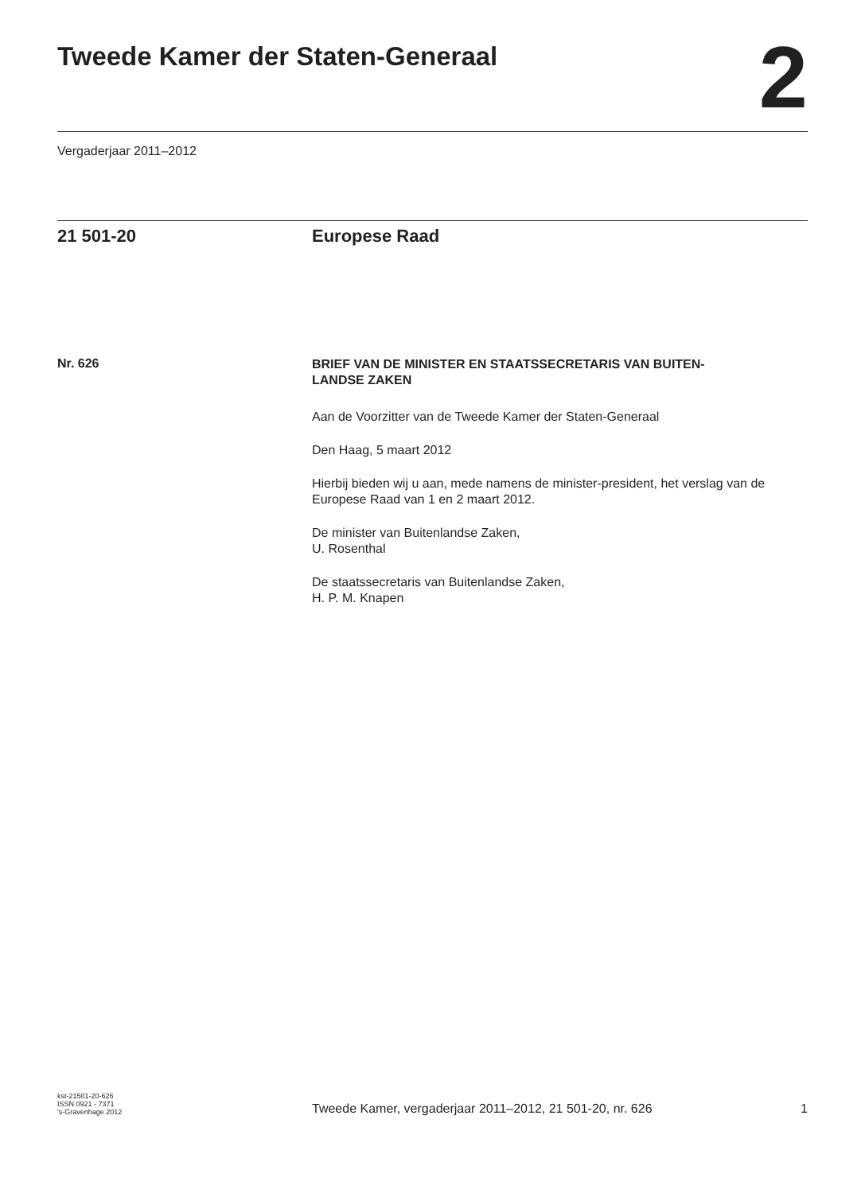Tweede Kamer der Staten-Generaal
2
Vergaderjaar 2011–2012
21 501-20 Europese Raad
Nr. 626
BRIEF VAN DE MINISTER EN STAATSSECRETARIS VAN BUITEN-
LANDSE ZAKEN
Aan de Voorzitter van de Tweede Kamer der Staten-Generaal
Den Haag, 5 maart 2012
Hierbij bieden wij u aan, mede namens de minister-president, het verslag van de Europese Raad van 1 en 2 maart 2012.
De minister van Buitenlandse Zaken,
U. Rosenthal
De staatssecretaris van Buitenlandse Zaken,
H. P. M. Knapen
kst-21501-20-626
ISSN 0921 - 7371
's-Gravenhage 2012
Tweede Kamer, vergaderjaar 2011–2012, 21 501-20, nr. 626
1